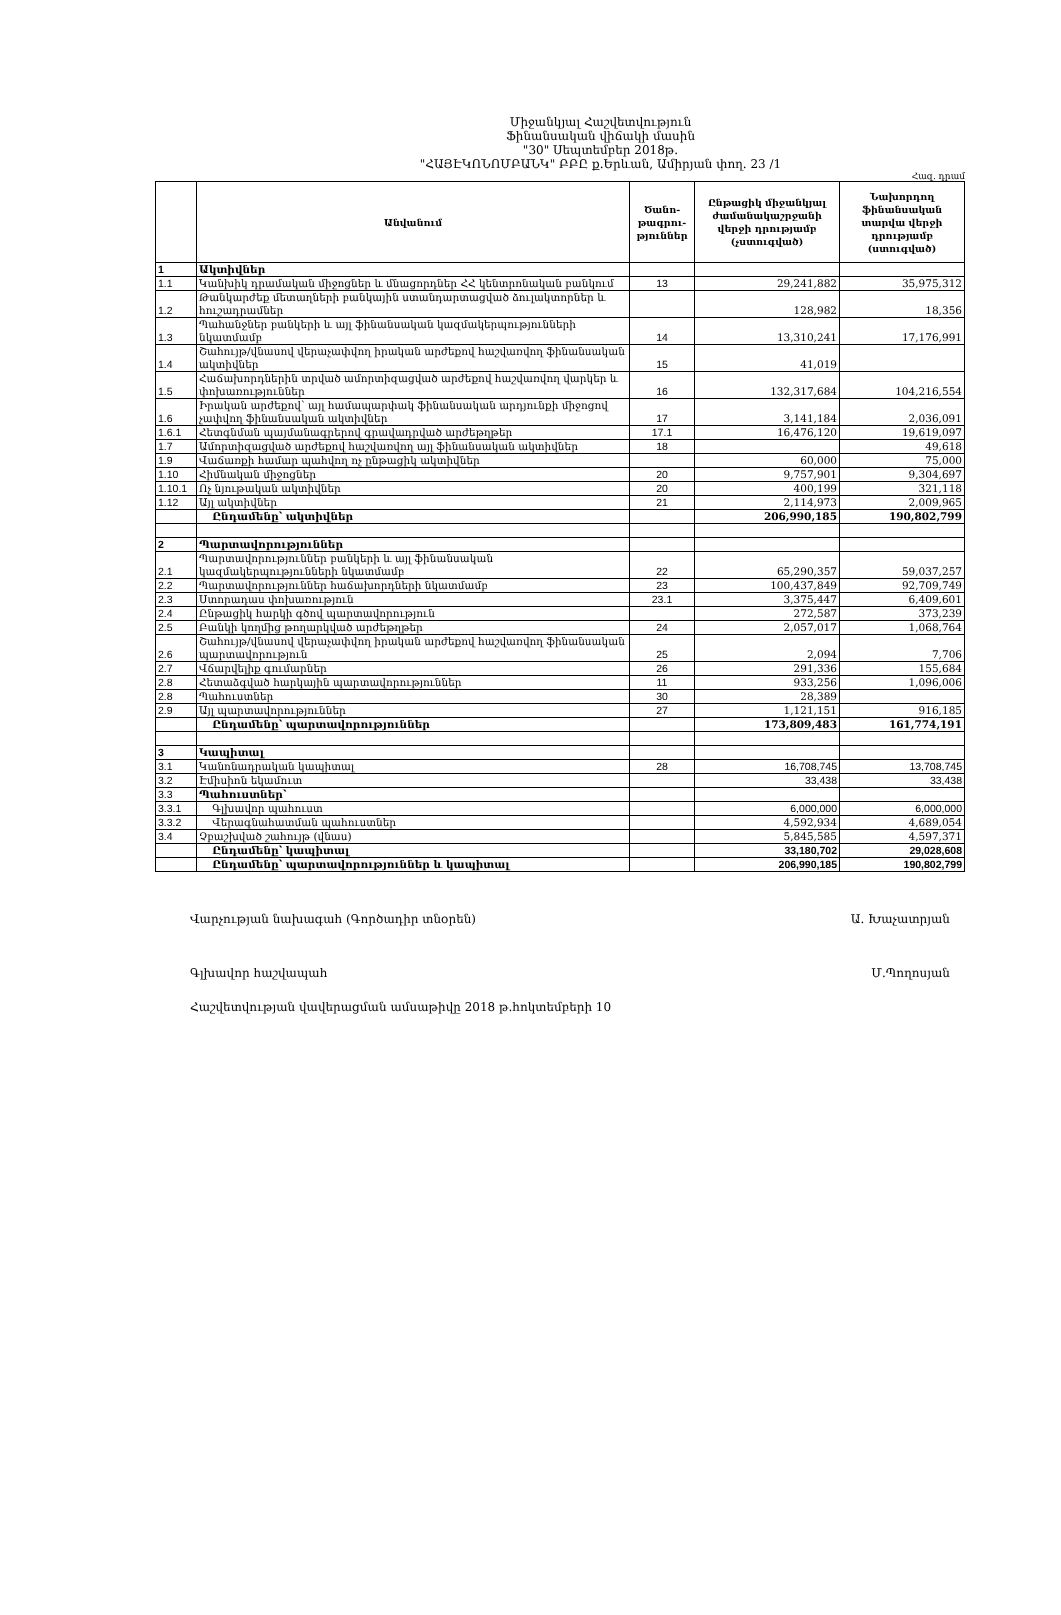Միջանկյալ Հաշվետվություն
Ֆինանսական վիճակի մասին
"30" Սեպտեմբեր 2018թ.
"ՀԱՅԷԿՈՆՈՄԲԱՆԿ" ԲԲԸ ք.Երևան, Ամիրյան փող. 23 /1
Հազ. դրամ
| | Անվանում | Ծանո-թագրու-թյուններ | Ընթացիկ միջանկյալ ժամանակաշրջանի վերջի դրությամբ (չստուգված) | Նախորդող ֆինանսական տարվա վերջի դրությամբ (ստուգված) |
| --- | --- | --- | --- | --- |
| 1 | Ակտիվներ | | | |
| 1.1 | Կանխիկ դրամական միջոցներ և մնացորդներ ՀՀ կենտրոնական բանկում | 13 | 29,241,882 | 35,975,312 |
| 1.2 | Թանկարժեք մետաղների բանկային ստանդարտացված ձուլակտորներ և հուշադրամներ | | 128,982 | 18,356 |
| 1.3 | Պահանջներ բանկերի և այլ ֆինանսական կազմակերպությունների նկատմամբ | 14 | 13,310,241 | 17,176,991 |
| 1.4 | Շահույթ/վնասով վերաչափվող իրական արժեքով հաշվառվող ֆինանսական ակտիվներ | 15 | 41,019 | |
| 1.5 | Հաճախորդներին տրված ամորտիզացված արժեքով հաշվառվող վարկեր և փոխառություններ | 16 | 132,317,684 | 104,216,554 |
| 1.6 | Իրական արժեքով՝ այլ համապարփակ ֆինանսական արդյունքի միջոցով չափվող ֆինանսական ակտիվներ | 17 | 3,141,184 | 2,036,091 |
| 1.6.1 | Հետգնման պայմանագրերով գրավադրված արժեթղթեր | 17.1 | 16,476,120 | 19,619,097 |
| 1.7 | Ամորտիզացված արժեքով հաշվառվող այլ ֆինանսական ակտիվներ | 18 | | 49,618 |
| 1.9 | Վաճառքի համար պահվող ոչ ընթացիկ ակտիվներ | | 60,000 | 75,000 |
| 1.10 | Հիմնական միջոցներ | 20 | 9,757,901 | 9,304,697 |
| 1.10.1 | Ոչ նյութական ակտիվներ | 20 | 400,199 | 321,118 |
| 1.12 | Այլ ակտիվներ | 21 | 2,114,973 | 2,009,965 |
| | Ընդամենը՝ ակտիվներ | | 206,990,185 | 190,802,799 |
| 2 | Պարտավորություններ | | | |
| 2.1 | Պարտավորություններ բանկերի և այլ ֆինանսական կազմակերպությունների նկատմամբ | 22 | 65,290,357 | 59,037,257 |
| 2.2 | Պարտավորություններ հաճախորդների նկատմամբ | 23 | 100,437,849 | 92,709,749 |
| 2.3 | Ստորադաս փոխառություն | 23.1 | 3,375,447 | 6,409,601 |
| 2.4 | Ընթացիկ հարկի գծով պարտավորություն | | 272,587 | 373,239 |
| 2.5 | Բանկի կողմից թողարկված արժեթղթեր | 24 | 2,057,017 | 1,068,764 |
| 2.6 | Շահույթ/վնասով վերաչափվող իրական արժեքով հաշվառվող ֆինանսական պարտավորություն | 25 | 2,094 | 7,706 |
| 2.7 | Վճարվելիք գումարներ | 26 | 291,336 | 155,684 |
| 2.8 | Հետաձգված հարկային պարտավորություններ | 11 | 933,256 | 1,096,006 |
| 2.8 | Պահուստներ | 30 | 28,389 | |
| 2.9 | Այլ պարտավորություններ | 27 | 1,121,151 | 916,185 |
| | Ընդամենը՝ պարտավորություններ | | 173,809,483 | 161,774,191 |
| 3 | Կապիտալ | | | |
| 3.1 | Կանոնադրական կապիտալ | 28 | 16,708,745 | 13,708,745 |
| 3.2 | Էմիսիոն եկամուտ | | 33,438 | 33,438 |
| 3.3 | Պահուստներ՝ | | | |
| 3.3.1 | Գլխավոր պահուստ | | 6,000,000 | 6,000,000 |
| 3.3.2 | Վերագնահատման պահուստներ | | 4,592,934 | 4,689,054 |
| 3.4 | Չբաշխված շահույթ (վնաս) | | 5,845,585 | 4,597,371 |
| | Ընդամենը՝ կապիտալ | | 33,180,702 | 29,028,608 |
| | Ընդամենը՝ պարտավորություններ և կապիտալ | | 206,990,185 | 190,802,799 |
Վարչության նախագահ (Գործադիր տնօրեն) Ա. Խաչատրյան
Գլխավոր հաշվապահ Մ.Պողոսյան
Հաշվետվության վավերացման ամսաթիվը 2018 թ.հոկտեմբերի 10